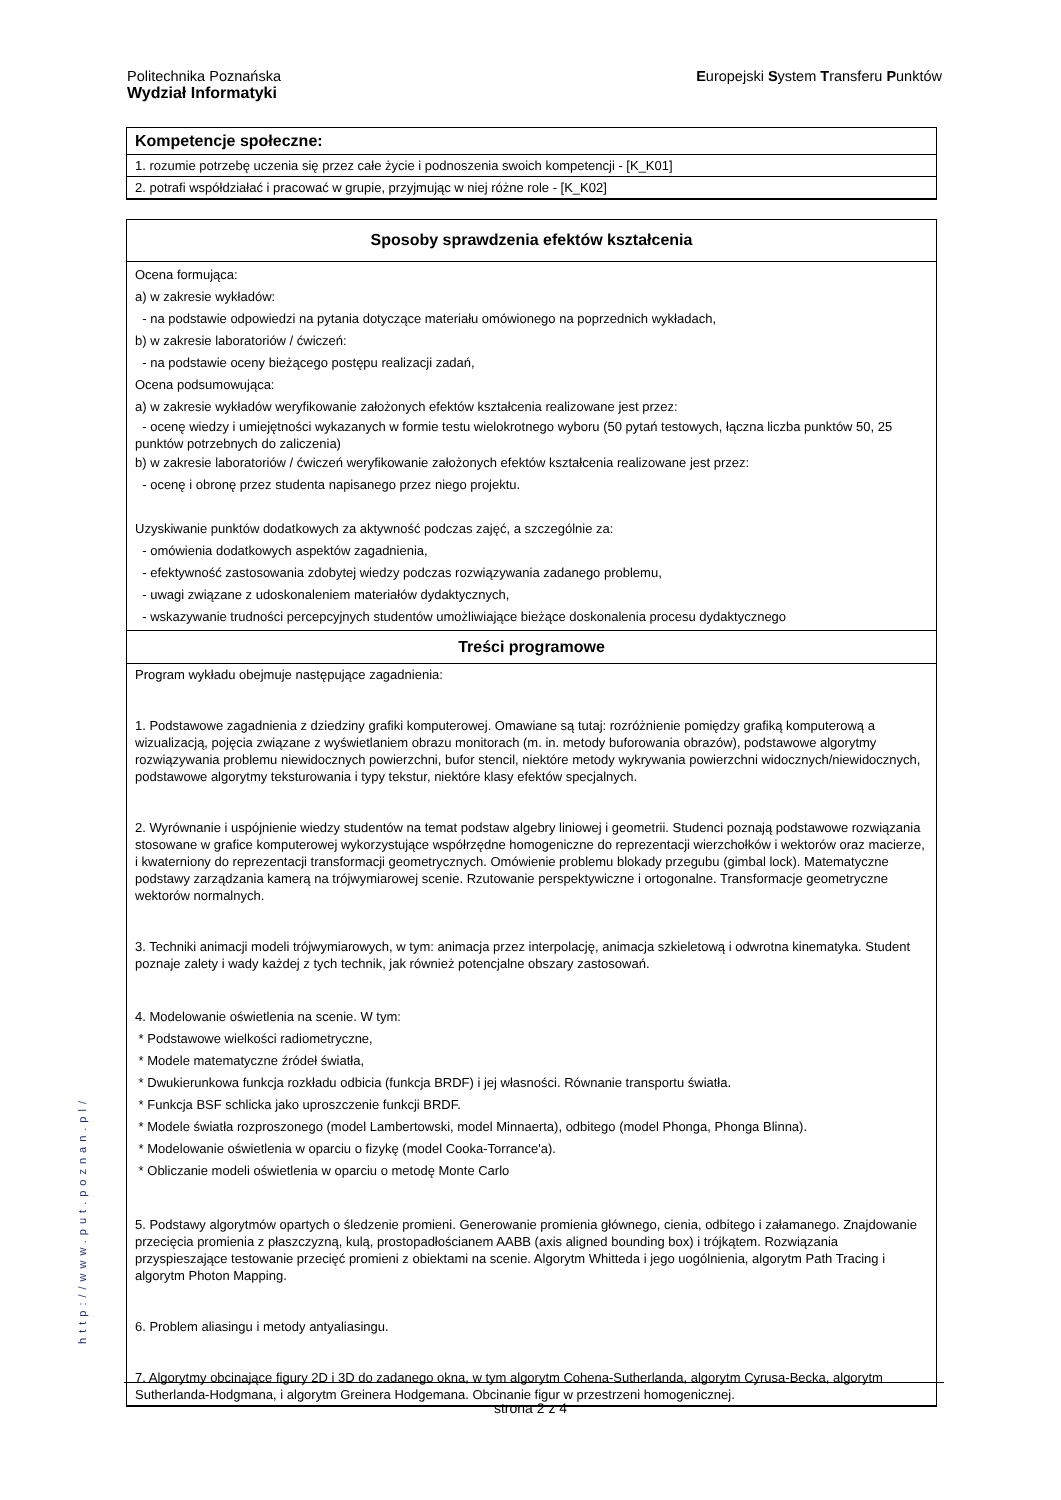Politechnika Poznańska
Wydział Informatyki
Europejski System Transferu Punktów
Kompetencje społeczne:
1. rozumie potrzebę uczenia się przez całe życie i podnoszenia swoich kompetencji - [K_K01]
2. potrafi współdziałać i pracować w grupie, przyjmując w niej różne role - [K_K02]
Sposoby sprawdzenia efektów kształcenia
Ocena formująca:
a) w zakresie wykładów:
- na podstawie odpowiedzi na pytania dotyczące materiału omówionego na poprzednich wykładach,
b) w zakresie laboratoriów / ćwiczeń:
- na podstawie oceny bieżącego postępu realizacji zadań,
Ocena podsumowująca:
a) w zakresie wykładów weryfikowanie założonych efektów kształcenia realizowane jest przez:
- ocenę wiedzy i umiejętności wykazanych w formie testu wielokrotnego wyboru (50 pytań testowych, łączna liczba punktów 50, 25 punktów potrzebnych do zaliczenia)
b) w zakresie laboratoriów / ćwiczeń weryfikowanie założonych efektów kształcenia realizowane jest przez:
- ocenę i obronę przez studenta napisanego przez niego projektu.
Uzyskiwanie punktów dodatkowych za aktywność podczas zajęć, a szczególnie za:
- omówienia dodatkowych aspektów zagadnienia,
- efektywność zastosowania zdobytej wiedzy podczas rozwiązywania zadanego problemu,
- uwagi związane z udoskonaleniem materiałów dydaktycznych,
- wskazywanie trudności percepcyjnych studentów umożliwiające bieżące doskonalenia procesu dydaktycznego
Treści programowe
Program wykładu obejmuje następujące zagadnienia:
1. Podstawowe zagadnienia z dziedziny grafiki komputerowej. Omawiane są tutaj: rozróżnienie pomiędzy grafiką komputerową a wizualizacją, pojęcia związane z wyświetlaniem obrazu monitorach (m. in. metody buforowania obrazów), podstawowe algorytmy rozwiązywania problemu niewidocznych powierzchni, bufor stencil, niektóre metody wykrywania powierzchni widocznych/niewidocznych, podstawowe algorytmy teksturowania i typy tekstur, niektóre klasy efektów specjalnych.
2. Wyrównanie i uspójnienie wiedzy studentów na temat podstaw algebry liniowej i geometrii. Studenci poznają podstawowe rozwiązania stosowane w grafice komputerowej wykorzystujące współrzędne homogeniczne do reprezentacji wierzchołków i wektorów oraz macierze, i kwaterniony do reprezentacji transformacji geometrycznych. Omówienie problemu blokady przegubu (gimbal lock). Matematyczne podstawy zarządzania kamerą na trójwymiarowej scenie. Rzutowanie perspektywiczne i ortogonalne. Transformacje geometryczne wektorów normalnych.
3. Techniki animacji modeli trójwymiarowych, w tym: animacja przez interpolację, animacja szkieletową i odwrotna kinematyka. Student poznaje zalety i wady każdej z tych technik, jak również potencjalne obszary zastosowań.
4. Modelowanie oświetlenia na scenie. W tym:
* Podstawowe wielkości radiometryczne,
* Modele matematyczne źródeł światła,
* Dwukierunkowa funkcja rozkładu odbicia (funkcja BRDF) i jej własności. Równanie transportu światła.
* Funkcja BSF schlicka jako uproszczenie funkcji BRDF.
* Modele światła rozproszonego (model Lambertowski, model Minnaerta), odbitego (model Phonga, Phonga Blinna).
* Modelowanie oświetlenia w oparciu o fizykę (model Cooka-Torrance'a).
* Obliczanie modeli oświetlenia w oparciu o metodę Monte Carlo
5. Podstawy algorytmów opartych o śledzenie promieni. Generowanie promienia głównego, cienia, odbitego i załamanego. Znajdowanie przecięcia promienia z płaszczyzną, kulą, prostopadłościanem AABB (axis aligned bounding box) i trójkątem. Rozwiązania przyspieszające testowanie przecięć promieni z obiektami na scenie. Algorytm Whitteda i jego uogólnienia, algorytm Path Tracing i algorytm Photon Mapping.
6. Problem aliasingu i metody antyaliasingu.
7. Algorytmy obcinające figury 2D i 3D do zadanego okna, w tym algorytm Cohena-Sutherlanda, algorytm Cyrusa-Becka, algorytm Sutherlanda-Hodgmana, i algorytm Greinera Hodgemana. Obcinanie figur w przestrzeni homogenicznej.
http://www.put.poznan.pl/
strona 2 z 4